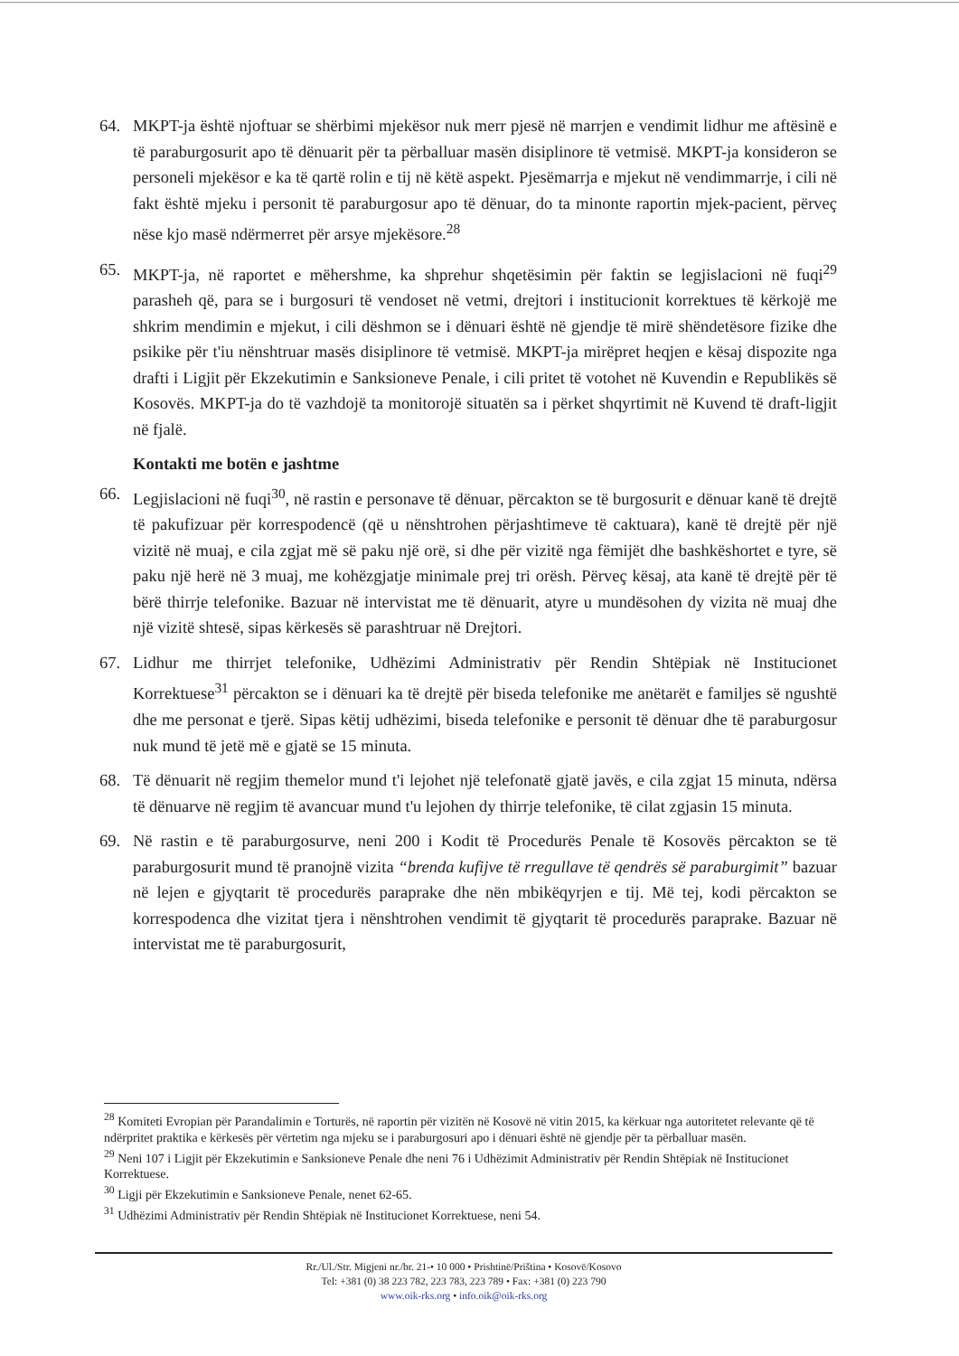64. MKPT-ja është njoftuar se shërbimi mjekësor nuk merr pjesë në marrjen e vendimit lidhur me aftësinë e të paraburgosurit apo të dënuarit për ta përballuar masën disiplinore të vetmisë. MKPT-ja konsideron se personeli mjekësor e ka të qartë rolin e tij në këtë aspekt. Pjesëmarrja e mjekut në vendimmarrje, i cili në fakt është mjeku i personit të paraburgosur apo të dënuar, do ta minonte raportin mjek-pacient, përveç nëse kjo masë ndërmerret për arsye mjekësore.<sup>28</sup>
65. MKPT-ja, në raportet e mëhershme, ka shprehur shqetësimin për faktin se legjislacioni në fuqi<sup>29</sup> parasheh që, para se i burgosuri të vendoset në vetmi, drejtori i institucionit korrektues të kërkojë me shkrim mendimin e mjekut, i cili dëshmon se i dënuari është në gjendje të mirë shëndetësore fizike dhe psikike për t'iu nënshtruar masës disiplinore të vetmisë. MKPT-ja mirëpret heqjen e kësaj dispozite nga drafti i Ligjit për Ekzekutimin e Sanksioneve Penale, i cili pritet të votohet në Kuvendin e Republikës së Kosovës. MKPT-ja do të vazhdojë ta monitorojë situatën sa i përket shqyrtimit në Kuvend të draft-ligjit në fjalë.
Kontakti me botën e jashtme
66. Legjislacioni në fuqi<sup>30</sup>, në rastin e personave të dënuar, përcakton se të burgosurit e dënuar kanë të drejtë të pakufizuar për korrespodencë (që u nënshtrohen përjashtimeve të caktuara), kanë të drejtë për një vizitë në muaj, e cila zgjat më së paku një orë, si dhe për vizitë nga fëmijët dhe bashkëshortet e tyre, së paku një herë në 3 muaj, me kohëzgjatje minimale prej tri orësh. Përveç kësaj, ata kanë të drejtë për të bërë thirrje telefonike. Bazuar në intervistat me të dënuarit, atyre u mundësohen dy vizita në muaj dhe një vizitë shtesë, sipas kërkesës së parashtruar në Drejtori.
67. Lidhur me thirrjet telefonike, Udhëzimi Administrativ për Rendin Shtëpiak në Institucionet Korrektuese<sup>31</sup> përcakton se i dënuari ka të drejtë për biseda telefonike me anëtarët e familjes së ngushtë dhe me personat e tjerë. Sipas këtij udhëzimi, biseda telefonike e personit të dënuar dhe të paraburgosur nuk mund të jetë më e gjatë se 15 minuta.
68. Të dënuarit në regjim themelor mund t'i lejohet një telefonatë gjatë javës, e cila zgjat 15 minuta, ndërsa të dënuarve në regjim të avancuar mund t'u lejohen dy thirrje telefonike, të cilat zgjasin 15 minuta.
69. Në rastin e të paraburgosurve, neni 200 i Kodit të Procedurës Penale të Kosovës përcakton se të paraburgosurit mund të pranojnë vizita “brenda kufijve të rregullave të qendrës së paraburgimit” bazuar në lejen e gjyqtarit të procedurës paraprake dhe nën mbikëqyrjen e tij. Më tej, kodi përcakton se korrespodenca dhe vizitat tjera i nënshtrohen vendimit të gjyqtarit të procedurës paraprake. Bazuar në intervistat me të paraburgosurit,
<sup>28</sup> Komiteti Evropian për Parandalimin e Torturës, në raportin për vizitën në Kosovë në vitin 2015, ka kërkuar nga autoritetet relevante që të ndërpritet praktika e kërkesës për vërtetim nga mjeku se i paraburgosuri apo i dënuari është në gjendje për ta përballuar masën.
<sup>29</sup> Neni 107 i Ligjit për Ekzekutimin e Sanksioneve Penale dhe neni 76 i Udhëzimit Administrativ për Rendin Shtëpiak në Institucionet Korrektuese.
<sup>30</sup> Ligji për Ekzekutimin e Sanksioneve Penale, nenet 62-65.
<sup>31</sup> Udhëzimi Administrativ për Rendin Shtëpiak në Institucionet Korrektuese, neni 54.
Rr./Ul./Str. Migjeni nr./br. 21-• 10 000 • Prishtinë/Priština • Kosovë/Kosovo
Tel: +381 (0) 38 223 782, 223 783, 223 789 • Fax: +381 (0) 223 790
www.oik-rks.org • info.oik@oik-rks.org